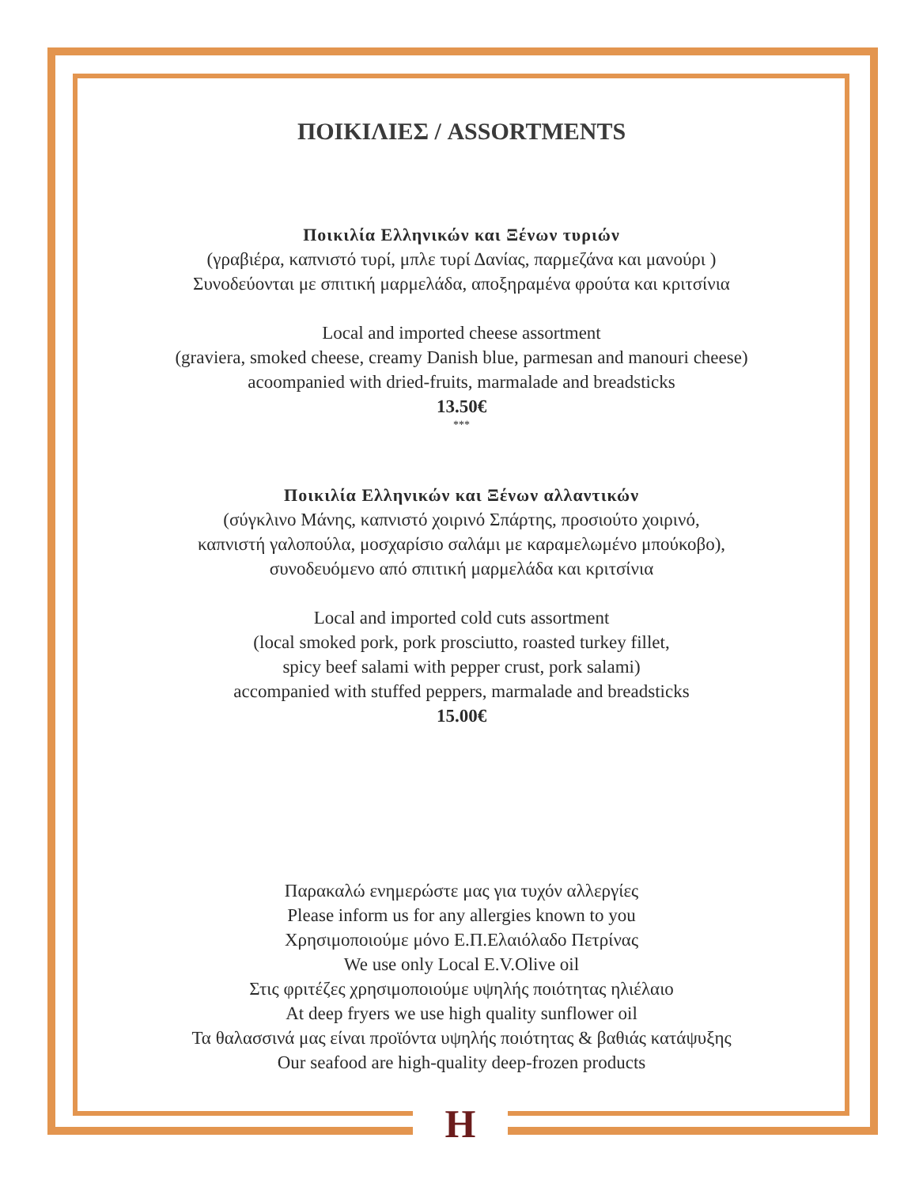ΠΟΙΚΙΛΙΕΣ / ASSORTMENTS
Ποικιλία Ελληνικών και Ξένων τυριών
(γραβιέρα, καπνιστό τυρί, μπλε τυρί Δανίας, παρμεζάνα και μανούρι )
Συνοδεύονται με σπιτική μαρμελάδα, αποξηραμένα φρούτα και κριτσίνια
Local and imported cheese assortment
(graviera, smoked cheese, creamy Danish blue, parmesan and manouri cheese)
acoompanied with dried-fruits, marmalade and breadsticks
13.50€
***
Ποικιλία Ελληνικών και Ξένων αλλαντικών
(σύγκλινο Μάνης, καπνιστό χοιρινό Σπάρτης, προσιούτο χοιρινό,
καπνιστή γαλοπούλα, μοσχαρίσιο σαλάμι με καραμελωμένο μπούκοβο),
συνοδευόμενο από σπιτική μαρμελάδα και κριτσίνια
Local and imported cold cuts assortment
(local smoked pork, pork prosciutto, roasted turkey fillet,
spicy beef salami with pepper crust, pork salami)
accompanied with stuffed peppers, marmalade and breadsticks
15.00€
Παρακαλώ ενημερώστε μας για τυχόν αλλεργίες
Please inform us for any allergies known to you
Χρησιμοποιούμε μόνο Ε.Π.Ελαιόλαδο Πετρίνας
We use only Local E.V.Olive oil
Στις φριτέζες χρησιμοποιούμε υψηλής ποιότητας ηλιέλαιο
At deep fryers we use high quality sunflower oil
Τα θαλασσινά μας είναι προϊόντα υψηλής ποιότητας & βαθιάς κατάψυξης
Our seafood are high-quality deep-frozen products
H